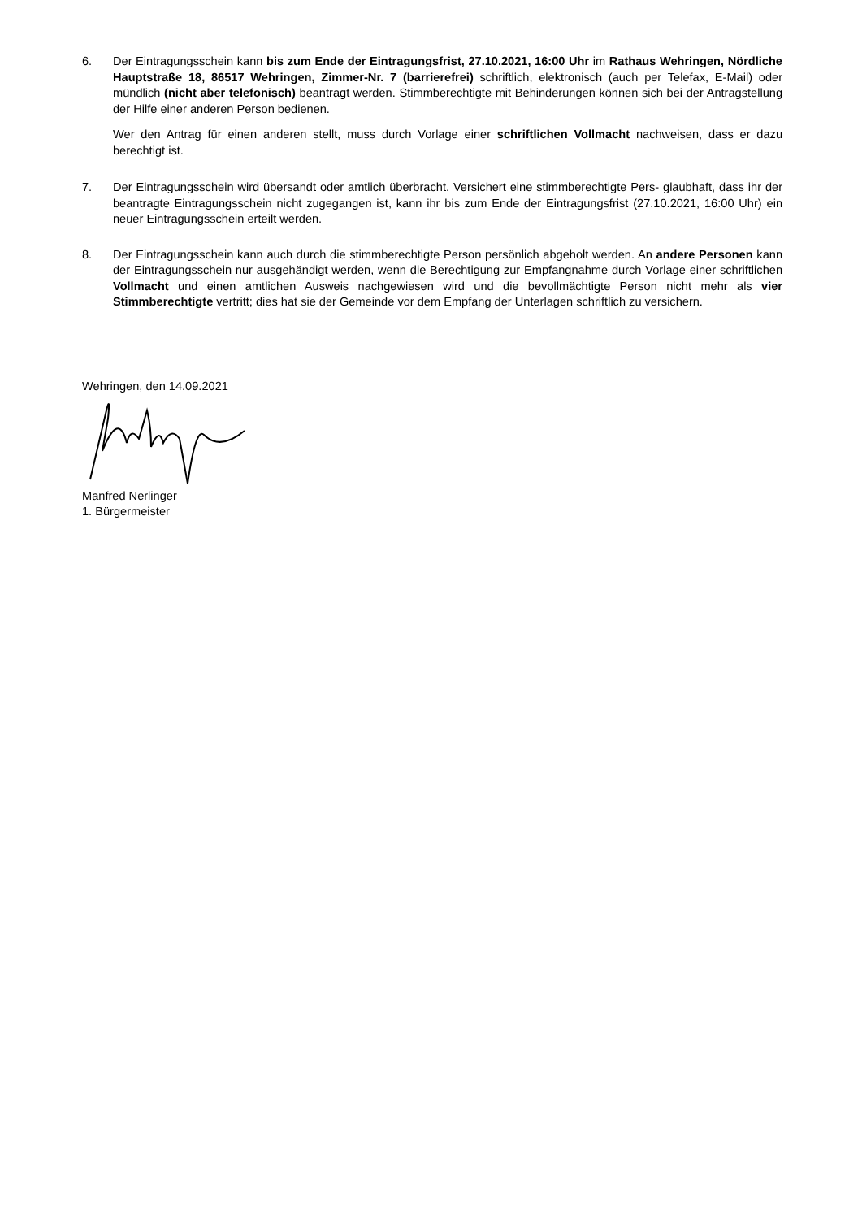6. Der Eintragungsschein kann bis zum Ende der Eintragungsfrist, 27.10.2021, 16:00 Uhr im Rathaus Wehringen, Nördliche Hauptstraße 18, 86517 Wehringen, Zimmer-Nr. 7 (barrierefrei) schriftlich, elektronisch (auch per Telefax, E-Mail) oder mündlich (nicht aber telefonisch) beantragt werden. Stimmberechtigte mit Behinderungen können sich bei der Antragstellung der Hilfe einer anderen Person bedienen.
Wer den Antrag für einen anderen stellt, muss durch Vorlage einer schriftlichen Vollmacht nachweisen, dass er dazu berechtigt ist.
7. Der Eintragungsschein wird übersandt oder amtlich überbracht. Versichert eine stimmberechtigte Pers- glaubhaft, dass ihr der beantragte Eintragungsschein nicht zugegangen ist, kann ihr bis zum Ende der Eintragungsfrist (27.10.2021, 16:00 Uhr) ein neuer Eintragungsschein erteilt werden.
8. Der Eintragungsschein kann auch durch die stimmberechtigte Person persönlich abgeholt werden. An andere Personen kann der Eintragungsschein nur ausgehändigt werden, wenn die Berechtigung zur Empfangnahme durch Vorlage einer schriftlichen Vollmacht und einen amtlichen Ausweis nachgewiesen wird und die bevollmächtigte Person nicht mehr als vier Stimmberechtigte vertritt; dies hat sie der Gemeinde vor dem Empfang der Unterlagen schriftlich zu versichern.
Wehringen, den 14.09.2021
Manfred Nerlinger
1. Bürgermeister